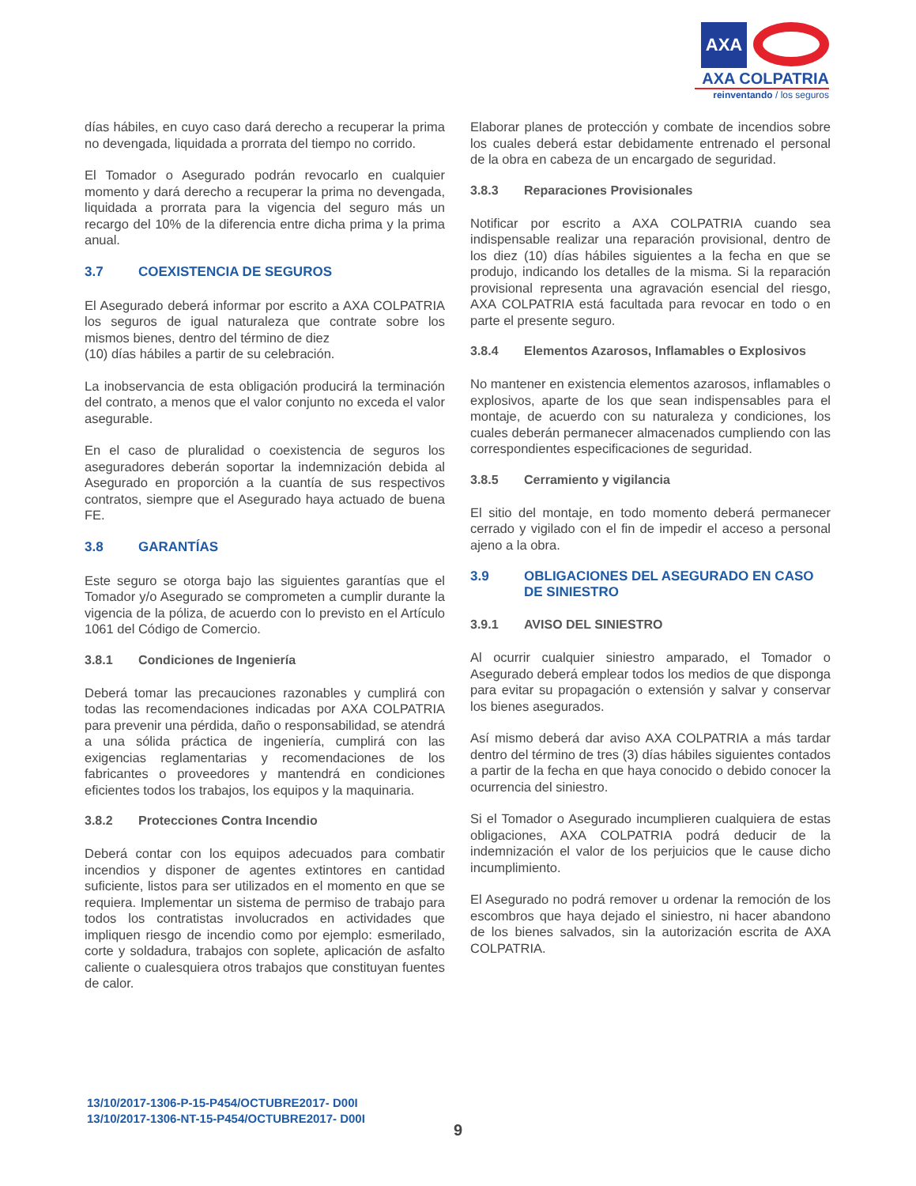AXA
AXA COLPATRIA
reinventando / los seguros
días hábiles, en cuyo caso dará derecho a recuperar la prima no devengada, liquidada a prorrata del tiempo no corrido.
El Tomador o Asegurado podrán revocarlo en cualquier momento y dará derecho a recuperar la prima no devengada, liquidada a prorrata para la vigencia del seguro más un recargo del 10% de la diferencia entre dicha prima y la prima anual.
3.7 COEXISTENCIA DE SEGUROS
El Asegurado deberá informar por escrito a AXA COLPATRIA los seguros de igual naturaleza que contrate sobre los mismos bienes, dentro del término de diez
(10) días hábiles a partir de su celebración.
La inobservancia de esta obligación producirá la terminación del contrato, a menos que el valor conjunto no exceda el valor asegurable.
En el caso de pluralidad o coexistencia de seguros los aseguradores deberán soportar la indemnización debida al Asegurado en proporción a la cuantía de sus respectivos contratos, siempre que el Asegurado haya actuado de buena FE.
3.8 GARANTÍAS
Este seguro se otorga bajo las siguientes garantías que el Tomador y/o Asegurado se comprometen a cumplir durante la vigencia de la póliza, de acuerdo con lo previsto en el Artículo 1061 del Código de Comercio.
3.8.1 Condiciones de Ingeniería
Deberá tomar las precauciones razonables y cumplirá con todas las recomendaciones indicadas por AXA COLPATRIA para prevenir una pérdida, daño o responsabilidad, se atendrá a una sólida práctica de ingeniería, cumplirá con las exigencias reglamentarias y recomendaciones de los fabricantes o proveedores y mantendrá en condiciones eficientes todos los trabajos, los equipos y la maquinaria.
3.8.2 Protecciones Contra Incendio
Deberá contar con los equipos adecuados para combatir incendios y disponer de agentes extintores en cantidad suficiente, listos para ser utilizados en el momento en que se requiera. Implementar un sistema de permiso de trabajo para todos los contratistas involucrados en actividades que impliquen riesgo de incendio como por ejemplo: esmerilado, corte y soldadura, trabajos con soplete, aplicación de asfalto caliente o cualesquiera otros trabajos que constituyan fuentes de calor.
Elaborar planes de protección y combate de incendios sobre los cuales deberá estar debidamente entrenado el personal de la obra en cabeza de un encargado de seguridad.
3.8.3 Reparaciones Provisionales
Notificar por escrito a AXA COLPATRIA cuando sea indispensable realizar una reparación provisional, dentro de los diez (10) días hábiles siguientes a la fecha en que se produjo, indicando los detalles de la misma. Si la reparación provisional representa una agravación esencial del riesgo, AXA COLPATRIA está facultada para revocar en todo o en parte el presente seguro.
3.8.4 Elementos Azarosos, Inflamables o Explosivos
No mantener en existencia elementos azarosos, inflamables o explosivos, aparte de los que sean indispensables para el montaje, de acuerdo con su naturaleza y condiciones, los cuales deberán permanecer almacenados cumpliendo con las correspondientes especificaciones de seguridad.
3.8.5 Cerramiento y vigilancia
El sitio del montaje, en todo momento deberá permanecer cerrado y vigilado con el fin de impedir el acceso a personal ajeno a la obra.
3.9 OBLIGACIONES DEL ASEGURADO EN CASO DE SINIESTRO
3.9.1 AVISO DEL SINIESTRO
Al ocurrir cualquier siniestro amparado, el Tomador o Asegurado deberá emplear todos los medios de que disponga para evitar su propagación o extensión y salvar y conservar los bienes asegurados.
Así mismo deberá dar aviso AXA COLPATRIA a más tardar dentro del término de tres (3) días hábiles siguientes contados a partir de la fecha en que haya conocido o debido conocer la ocurrencia del siniestro.
Si el Tomador o Asegurado incumplieren cualquiera de estas obligaciones, AXA COLPATRIA podrá deducir de la indemnización el valor de los perjuicios que le cause dicho incumplimiento.
El Asegurado no podrá remover u ordenar la remoción de los escombros que haya dejado el siniestro, ni hacer abandono de los bienes salvados, sin la autorización escrita de AXA COLPATRIA.
13/10/2017-1306-P-15-P454/OCTUBRE2017- D00I
13/10/2017-1306-NT-15-P454/OCTUBRE2017- D00I
9